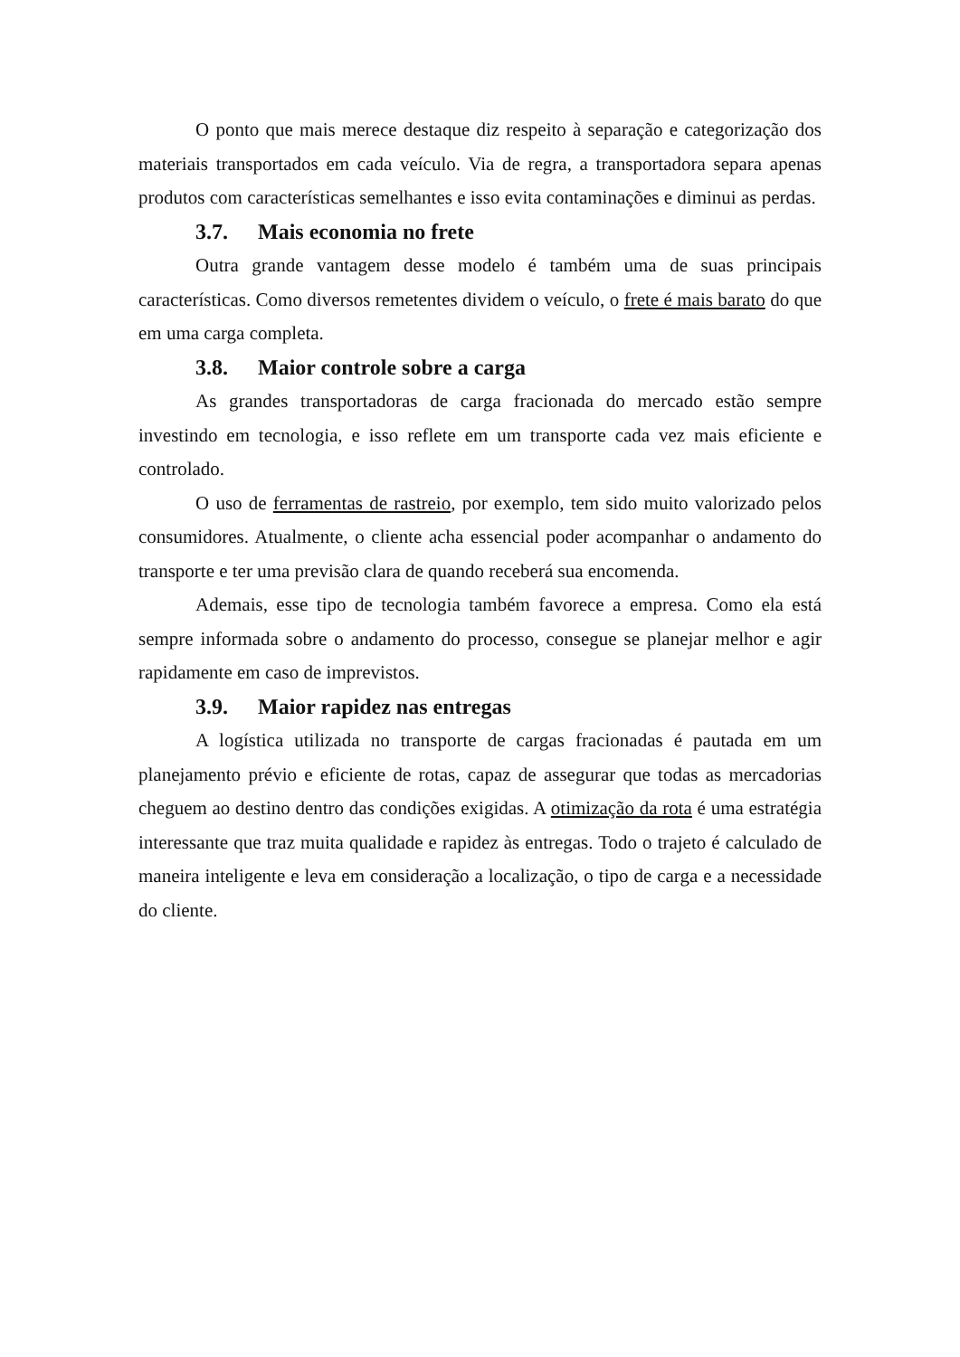O ponto que mais merece destaque diz respeito à separação e categorização dos materiais transportados em cada veículo. Via de regra, a transportadora separa apenas produtos com características semelhantes e isso evita contaminações e diminui as perdas.
3.7. Mais economia no frete
Outra grande vantagem desse modelo é também uma de suas principais características. Como diversos remetentes dividem o veículo, o frete é mais barato do que em uma carga completa.
3.8. Maior controle sobre a carga
As grandes transportadoras de carga fracionada do mercado estão sempre investindo em tecnologia, e isso reflete em um transporte cada vez mais eficiente e controlado.
O uso de ferramentas de rastreio, por exemplo, tem sido muito valorizado pelos consumidores. Atualmente, o cliente acha essencial poder acompanhar o andamento do transporte e ter uma previsão clara de quando receberá sua encomenda.
Ademais, esse tipo de tecnologia também favorece a empresa. Como ela está sempre informada sobre o andamento do processo, consegue se planejar melhor e agir rapidamente em caso de imprevistos.
3.9. Maior rapidez nas entregas
A logística utilizada no transporte de cargas fracionadas é pautada em um planejamento prévio e eficiente de rotas, capaz de assegurar que todas as mercadorias cheguem ao destino dentro das condições exigidas. A otimização da rota é uma estratégia interessante que traz muita qualidade e rapidez às entregas. Todo o trajeto é calculado de maneira inteligente e leva em consideração a localização, o tipo de carga e a necessidade do cliente.